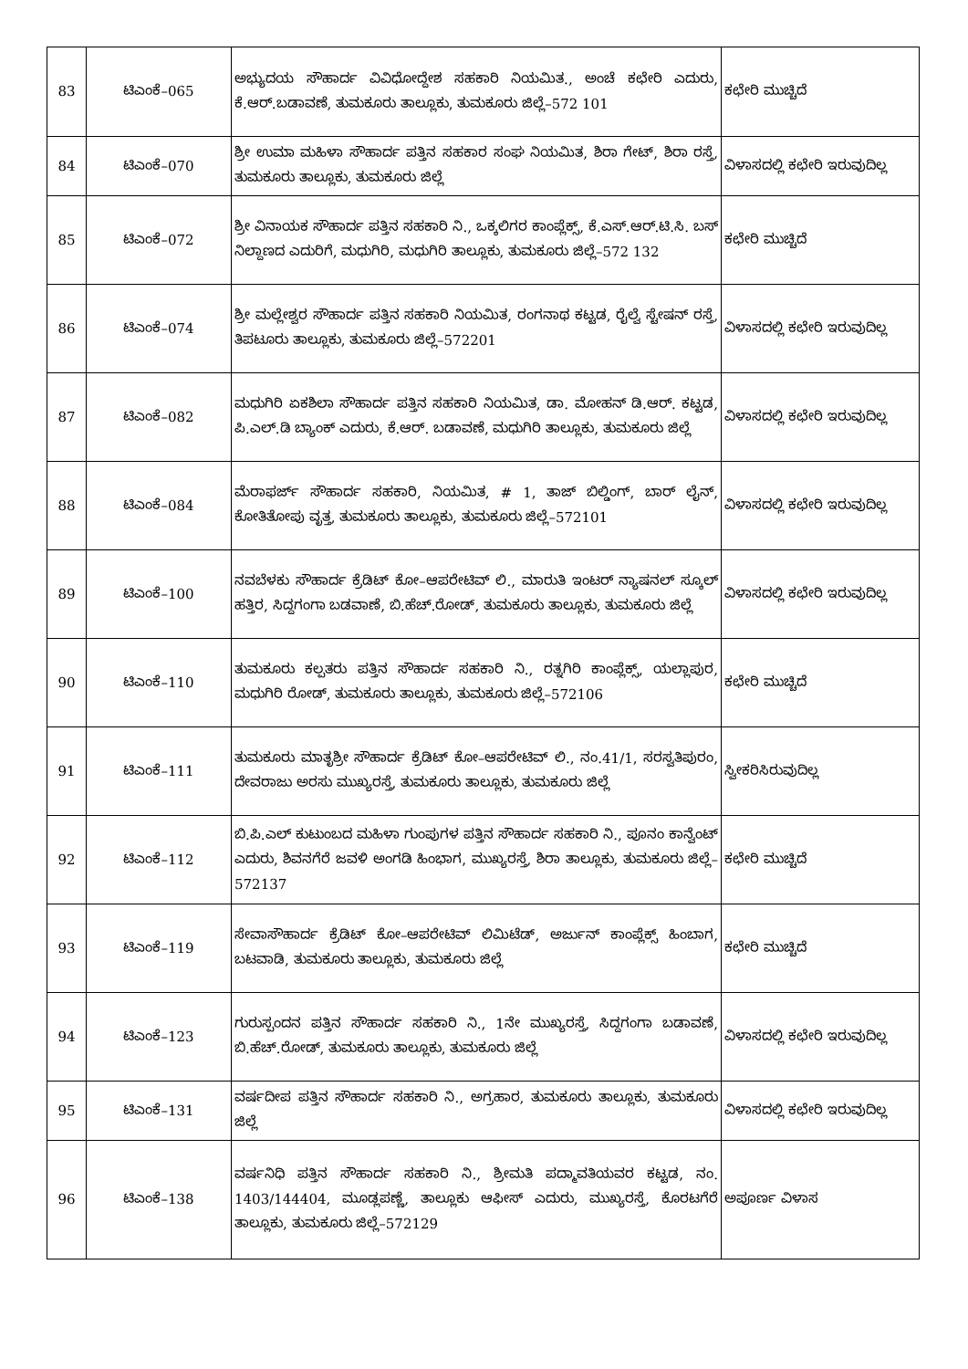| 83 | ಟಿಎಂಕೆ–065 | ಅಭ್ಯುದಯ ಸೌಹಾರ್ದ ವಿವಿಧೋದ್ದೇಶ ಸಹಕಾರಿ ನಿಯಮಿತ., ಅಂಚೆ ಕಛೇರಿ ಎದುರು, ಕೆ.ಆರ್.ಬಡಾವಣೆ, ತುಮಕೂರು ತಾಲ್ಲೂಕು, ತುಮಕೂರು ಜಿಲ್ಲೆ–572 101 | ಕಛೇರಿ ಮುಚ್ಚಿದೆ |
| 84 | ಟಿಎಂಕೆ–070 | ಶ್ರೀ ಉಮಾ ಮಹಿಳಾ ಸೌಹಾರ್ದ ಪತ್ತಿನ ಸಹಕಾರ ಸಂಘ ನಿಯಮಿತ, ಶಿರಾ ಗೇಟ್, ಶಿರಾ ರಸ್ತೆ, ತುಮಕೂರು ತಾಲ್ಲೂಕು, ತುಮಕೂರು ಜಿಲ್ಲೆ | ವಿಳಾಸದಲ್ಲಿ ಕಛೇರಿ ಇರುವುದಿಲ್ಲ |
| 85 | ಟಿಎಂಕೆ–072 | ಶ್ರೀ ವಿನಾಯಕ ಸೌಹಾರ್ದ ಪತ್ತಿನ ಸಹಕಾರಿ ನಿ., ಒಕ್ಕಲಿಗರ ಕಾಂಪ್ಲೆಕ್ಸ್, ಕೆ.ಎಸ್.ಆರ್.ಟಿ.ಸಿ. ಬಸ್ ನಿಲ್ದಾಣದ ಎದುರಿಗೆ, ಮಧುಗಿರಿ, ಮಧುಗಿರಿ ತಾಲ್ಲೂಕು, ತುಮಕೂರು ಜಿಲ್ಲೆ–572 132 | ಕಛೇರಿ ಮುಚ್ಚಿದೆ |
| 86 | ಟಿಎಂಕೆ–074 | ಶ್ರೀ ಮಲ್ಲೇಶ್ವರ ಸೌಹಾರ್ದ ಪತ್ತಿನ ಸಹಕಾರಿ ನಿಯಮಿತ, ರಂಗನಾಥ ಕಟ್ಟಡ, ರೈಲ್ವೆ ಸ್ಟೇಷನ್ ರಸ್ತೆ, ತಿಪಟೂರು ತಾಲ್ಲೂಕು, ತುಮಕೂರು ಜಿಲ್ಲೆ–572201 | ವಿಳಾಸದಲ್ಲಿ ಕಛೇರಿ ಇರುವುದಿಲ್ಲ |
| 87 | ಟಿಎಂಕೆ–082 | ಮಧುಗಿರಿ ಏಕಶಿಲಾ ಸೌಹಾರ್ದ ಪತ್ತಿನ ಸಹಕಾರಿ ನಿಯಮಿತ, ಡಾ. ಮೋಹನ್ ಡಿ.ಆರ್. ಕಟ್ಟಡ, ಪಿ.ಎಲ್.ಡಿ ಬ್ಯಾಂಕ್ ಎದುರು, ಕೆ.ಆರ್. ಬಡಾವಣೆ, ಮಧುಗಿರಿ ತಾಲ್ಲೂಕು, ತುಮಕೂರು ಜಿಲ್ಲೆ | ವಿಳಾಸದಲ್ಲಿ ಕಛೇರಿ ಇರುವುದಿಲ್ಲ |
| 88 | ಟಿಎಂಕೆ–084 | ಮೆರಾಫರ್ಜ್ ಸೌಹಾರ್ದ ಸಹಕಾರಿ, ನಿಯಮಿತ, # 1, ತಾಜ್ ಬಿಲ್ಡಿಂಗ್, ಬಾರ್ ಲೈನ್, ಕೋತಿತೋಪು ವೃತ್ತ, ತುಮಕೂರು ತಾಲ್ಲೂಕು, ತುಮಕೂರು ಜಿಲ್ಲೆ–572101 | ವಿಳಾಸದಲ್ಲಿ ಕಛೇರಿ ಇರುವುದಿಲ್ಲ |
| 89 | ಟಿಎಂಕೆ–100 | ನವಬೆಳಕು ಸೌಹಾರ್ದ ಕ್ರೆಡಿಟ್ ಕೋ–ಆಪರೇಟಿವ್ ಲಿ., ಮಾರುತಿ ಇಂಟರ್ ನ್ಯಾಷನಲ್ ಸ್ಕೂಲ್ ಹತ್ತಿರ, ಸಿದ್ದಗಂಗಾ ಬಡವಾಣೆ, ಬಿ.ಹೆಚ್.ರೋಡ್, ತುಮಕೂರು ತಾಲ್ಲೂಕು, ತುಮಕೂರು ಜಿಲ್ಲೆ | ವಿಳಾಸದಲ್ಲಿ ಕಛೇರಿ ಇರುವುದಿಲ್ಲ |
| 90 | ಟಿಎಂಕೆ–110 | ತುಮಕೂರು ಕಲ್ಪತರು ಪತ್ತಿನ ಸೌಹಾರ್ದ ಸಹಕಾರಿ ನಿ., ರತ್ನಗಿರಿ ಕಾಂಪ್ಲೆಕ್ಸ್, ಯಲ್ಲಾಪುರ, ಮಧುಗಿರಿ ರೋಡ್, ತುಮಕೂರು ತಾಲ್ಲೂಕು, ತುಮಕೂರು ಜಿಲ್ಲೆ–572106 | ಕಛೇರಿ ಮುಚ್ಚಿದೆ |
| 91 | ಟಿಎಂಕೆ–111 | ತುಮಕೂರು ಮಾತೃಶ್ರೀ ಸೌಹಾರ್ದ ಕ್ರೆಡಿಟ್ ಕೋ–ಆಪರೇಟಿವ್ ಲಿ., ನಂ.41/1, ಸರಸ್ವತಿಪುರಂ, ದೇವರಾಜು ಅರಸು ಮುಖ್ಯರಸ್ತೆ, ತುಮಕೂರು ತಾಲ್ಲೂಕು, ತುಮಕೂರು ಜಿಲ್ಲೆ | ಸ್ವೀಕರಿಸಿರುವುದಿಲ್ಲ |
| 92 | ಟಿಎಂಕೆ–112 | ಬಿ.ಪಿ.ಎಲ್ ಕುಟುಂಬದ ಮಹಿಳಾ ಗುಂಪುಗಳ ಪತ್ತಿನ ಸೌಹಾರ್ದ ಸಹಕಾರಿ ನಿ., ಪೂನಂ ಕಾನ್ವೆಂಟ್ ಎದುರು, ಶಿವನಗೆರೆ ಜವಳಿ ಅಂಗಡಿ ಹಿಂಭಾಗ, ಮುಖ್ಯರಸ್ತೆ, ಶಿರಾ ತಾಲ್ಲೂಕು, ತುಮಕೂರು ಜಿಲ್ಲೆ–572137 | ಕಛೇರಿ ಮುಚ್ಚಿದೆ |
| 93 | ಟಿಎಂಕೆ–119 | ಸೇವಾಸೌಹಾರ್ದ ಕ್ರೆಡಿಟ್ ಕೋ–ಆಪರೇಟಿವ್ ಲಿಮಿಟೆಡ್, ಅರ್ಜುನ್ ಕಾಂಪ್ಲೆಕ್ಸ್ ಹಿಂಬಾಗ, ಬಟವಾಡಿ, ತುಮಕೂರು ತಾಲ್ಲೂಕು, ತುಮಕೂರು ಜಿಲ್ಲೆ | ಕಛೇರಿ ಮುಚ್ಚಿದೆ |
| 94 | ಟಿಎಂಕೆ–123 | ಗುರುಸ್ಪಂದನ ಪತ್ತಿನ ಸೌಹಾರ್ದ ಸಹಕಾರಿ ನಿ., 1ನೇ ಮುಖ್ಯರಸ್ತೆ, ಸಿದ್ದಗಂಗಾ ಬಡಾವಣೆ, ಬಿ.ಹೆಚ್.ರೋಡ್, ತುಮಕೂರು ತಾಲ್ಲೂಕು, ತುಮಕೂರು ಜಿಲ್ಲೆ | ವಿಳಾಸದಲ್ಲಿ ಕಛೇರಿ ಇರುವುದಿಲ್ಲ |
| 95 | ಟಿಎಂಕೆ–131 | ವರ್ಷದೀಪ ಪತ್ತಿನ ಸೌಹಾರ್ದ ಸಹಕಾರಿ ನಿ., ಅಗ್ರಹಾರ, ತುಮಕೂರು ತಾಲ್ಲೂಕು, ತುಮಕೂರು ಜಿಲ್ಲೆ | ವಿಳಾಸದಲ್ಲಿ ಕಛೇರಿ ಇರುವುದಿಲ್ಲ |
| 96 | ಟಿಎಂಕೆ–138 | ವರ್ಷನಿಧಿ ಪತ್ತಿನ ಸೌಹಾರ್ದ ಸಹಕಾರಿ ನಿ., ಶ್ರೀಮತಿ ಪದ್ಮಾವತಿಯವರ ಕಟ್ಟಡ, ನಂ. 1403/144404, ಮೂಡ್ಲಪಣ್ಣೆ, ತಾಲ್ಲೂಕು ಆಫೀಸ್ ಎದುರು, ಮುಖ್ಯರಸ್ತೆ, ಕೊರಟಗೆರೆ ತಾಲ್ಲೂಕು, ತುಮಕೂರು ಜಿಲ್ಲೆ–572129 | ಅಪೂರ್ಣ ವಿಳಾಸ |